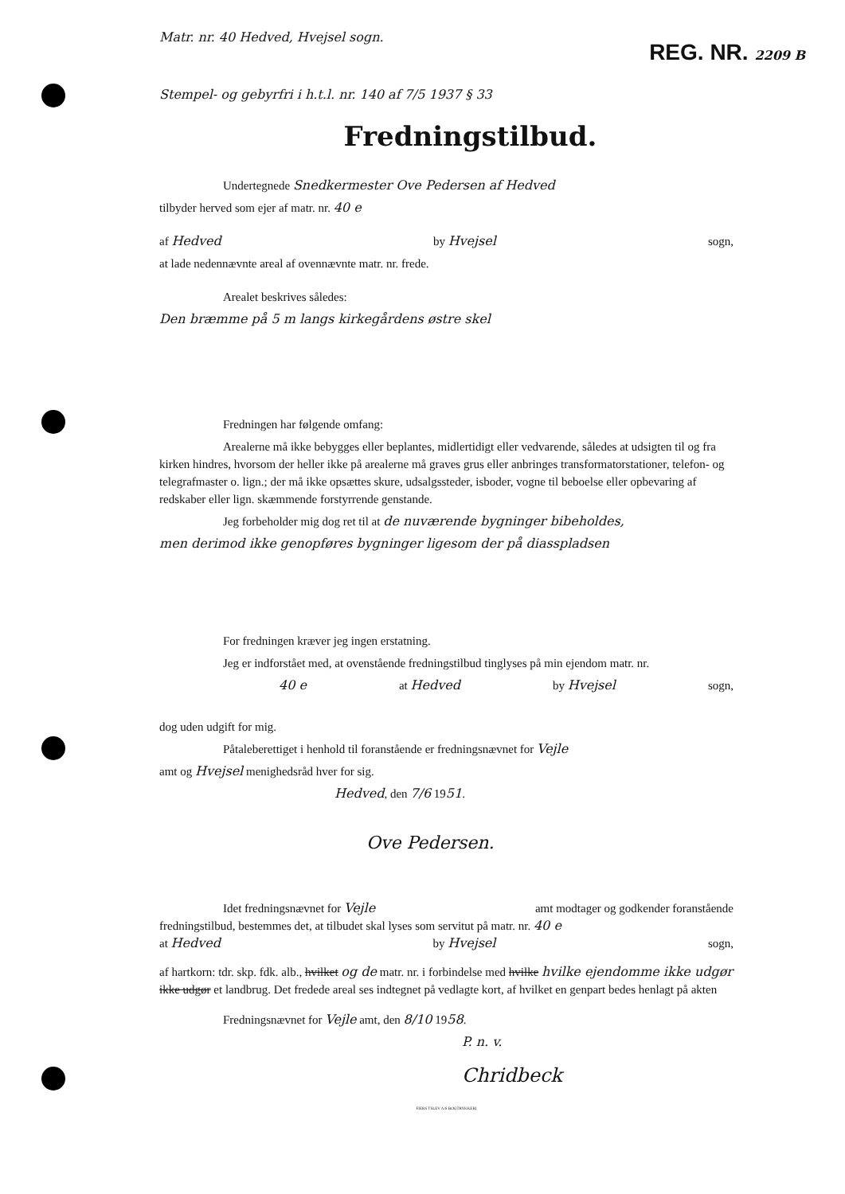REG. NR. 2209 B
Matr. nr. 40 Hedved, Hvejsel sogn.
Stempel- og gebyrfri i h.t.l. nr. 140 af 7/5 1937 § 33
Fredningstilbud.
Undertegnede Snedkermester Ove Pedersen af Hedved
tilbyder herved som ejer af matr. nr. 40 e
af Hedved by Hvejsel sogn,
at lade nedennævnte areal af ovennævnte matr. nr. frede.
Arealet beskrives således:
Den bræmme på 5 m langs kirkegårdens østre skel
Fredningen har følgende omfang:
Arealerne må ikke bebygges eller beplantes, midlertidigt eller vedvarende, således at udsigten til og fra kirken hindres, hvorsom der heller ikke på arealerne må graves grus eller anbringes transformatorstationer, telefon- og telegrafmaster o. lign.; der må ikke opsættes skure, udsalgssteder, isboder, vogne til beboelse eller opbevaring af redskaber eller lign. skæmmende forstyrrende genstande.
Jeg forbeholder mig dog ret til at de nuværende bygninger bibeholdes,
men derimod ikke genopføres bygninger ligesom der på diasspladsen
For fredningen kræver jeg ingen erstatning.
Jeg er indforstået med, at ovenstående fredningstilbud tinglyses på min ejendom matr. nr.
40 e at Hedved by Hvejsel sogn,
dog uden udgift for mig.
Påtaleberettiget i henhold til foranstående er fredningsnævnet for Vejle
amt og Hvejsel menighedsråd hver for sig.
Hedved, den 7/6 1951.
Ove Pedersen.
Idet fredningsnævnet for Vejle amt modtager og godkender foranstående
fredningstilbud, bestemmes det, at tilbudet skal lyses som servitut på matr. nr. 40 e
at Hedved by Hvejsel sogn,
af hartkorn: tdr. skp. fdk. alb., hvilket og de matr. nr. i forbindelse med hvilke hvilke ejendomme ikke udgør ikke udgør et landbrug. Det fredede areal ses indtegnet på vedlagte kort, af hvilket en genpart bedes henlagt på akten
Fredningsnævnet for Vejle amt, den 8/10 1958.
P. n. v.
Chridbeck
FIERS TSLEV A/S BOGTRYKKERI